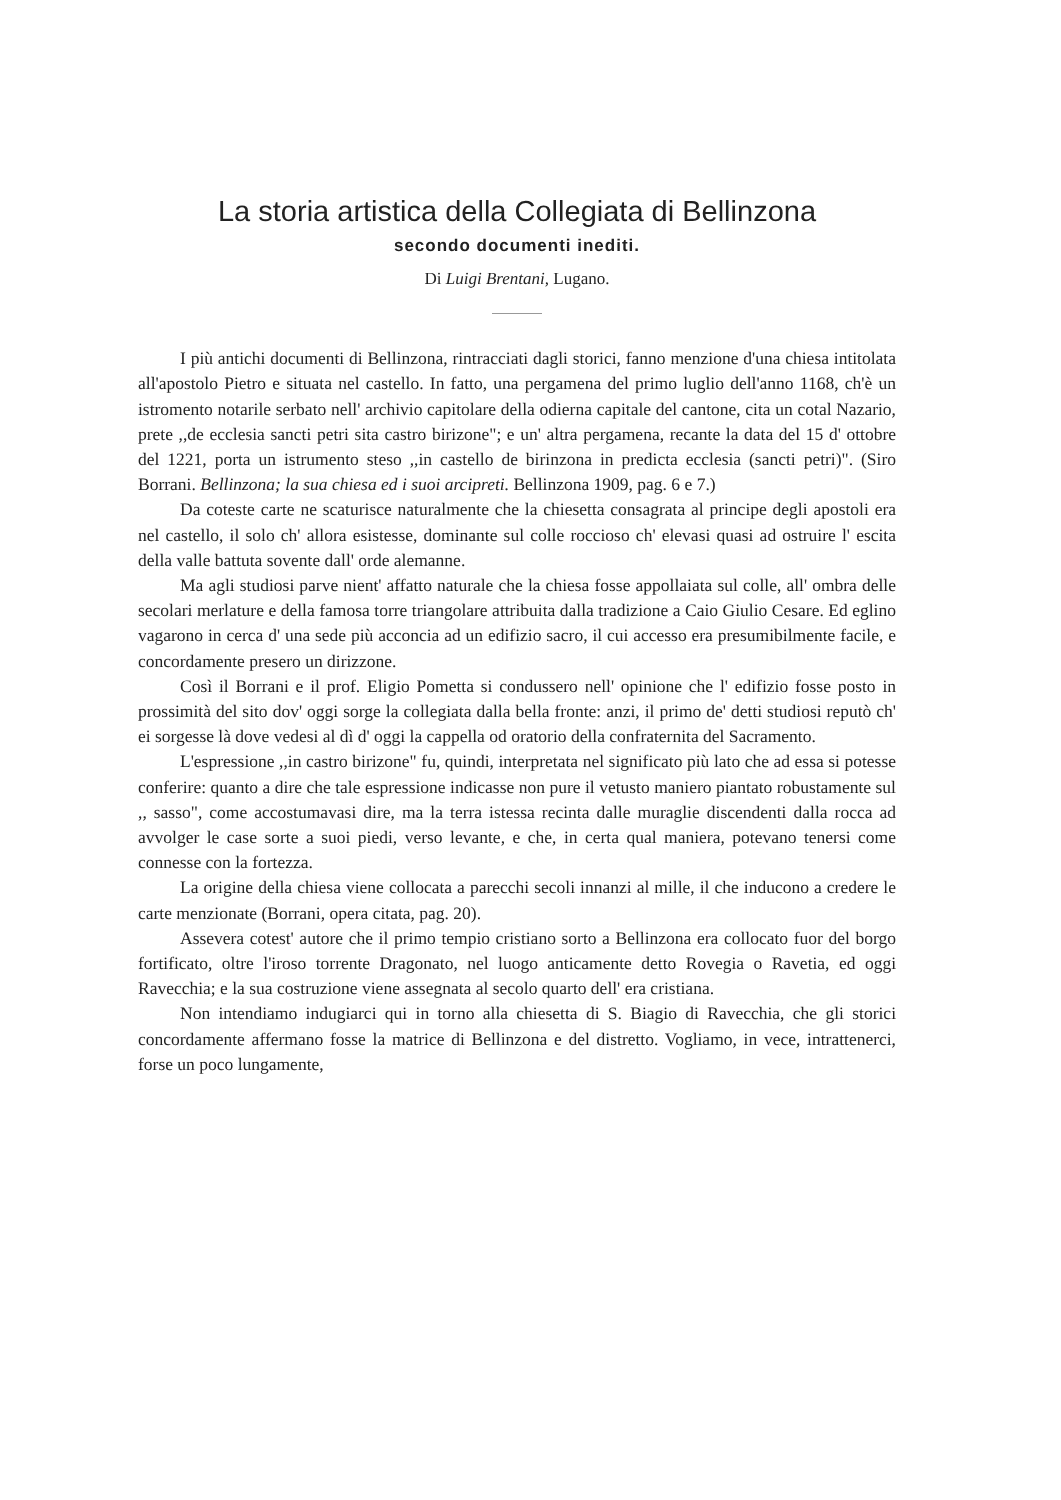La storia artistica della Collegiata di Bellinzona
secondo documenti inediti.
Di Luigi Brentani, Lugano.
I più antichi documenti di Bellinzona, rintracciati dagli storici, fanno menzione d'una chiesa intitolata all'apostolo Pietro e situata nel castello. In fatto, una pergamena del primo luglio dell'anno 1168, ch'è un istromento notarile serbato nell' archivio capitolare della odierna capitale del cantone, cita un cotal Nazario, prete ,,de ecclesia sancti petri sita castro birizone"; e un' altra pergamena, recante la data del 15 d' ottobre del 1221, porta un istrumento steso ,,in castello de birinzona in predicta ecclesia (sancti petri)". (Siro Borrani. Bellinzona; la sua chiesa ed i suoi arcipreti. Bellinzona 1909, pag. 6 e 7.)
Da coteste carte ne scaturisce naturalmente che la chiesetta consagrata al principe degli apostoli era nel castello, il solo ch' allora esistesse, dominante sul colle roccioso ch' elevasi quasi ad ostruire l' escita della valle battuta sovente dall' orde alemanne.
Ma agli studiosi parve nient' affatto naturale che la chiesa fosse appollaiata sul colle, all' ombra delle secolari merlature e della famosa torre triangolare attribuita dalla tradizione a Caio Giulio Cesare. Ed eglino vagarono in cerca d' una sede più acconcia ad un edifizio sacro, il cui accesso era presumibilmente facile, e concordamente presero un dirizzone.
Così il Borrani e il prof. Eligio Pometta si condussero nell' opinione che l' edifizio fosse posto in prossimità del sito dov' oggi sorge la collegiata dalla bella fronte: anzi, il primo de' detti studiosi reputò ch' ei sorgesse là dove vedesi al dì d' oggi la cappella od oratorio della confraternita del Sacramento.
L'espressione ,,in castro birizone" fu, quindi, interpretata nel significato più lato che ad essa si potesse conferire: quanto a dire che tale espressione indicasse non pure il vetusto maniero piantato robustamente sul ,, sasso", come accostumavasi dire, ma la terra istessa recinta dalle muraglie discendenti dalla rocca ad avvolger le case sorte a suoi piedi, verso levante, e che, in certa qual maniera, potevano tenersi come connesse con la fortezza.
La origine della chiesa viene collocata a parecchi secoli innanzi al mille, il che inducono a credere le carte menzionate (Borrani, opera citata, pag. 20).
Assevera cotest' autore che il primo tempio cristiano sorto a Bellinzona era collocato fuor del borgo fortificato, oltre l'iroso torrente Dragonato, nel luogo anticamente detto Rovegia o Ravetia, ed oggi Ravecchia; e la sua costruzione viene assegnata al secolo quarto dell' era cristiana.
Non intendiamo indugiarci qui in torno alla chiesetta di S. Biagio di Ravecchia, che gli storici concordamente affermano fosse la matrice di Bellinzona e del distretto. Vogliamo, in vece, intrattenerci, forse un poco lungamente,